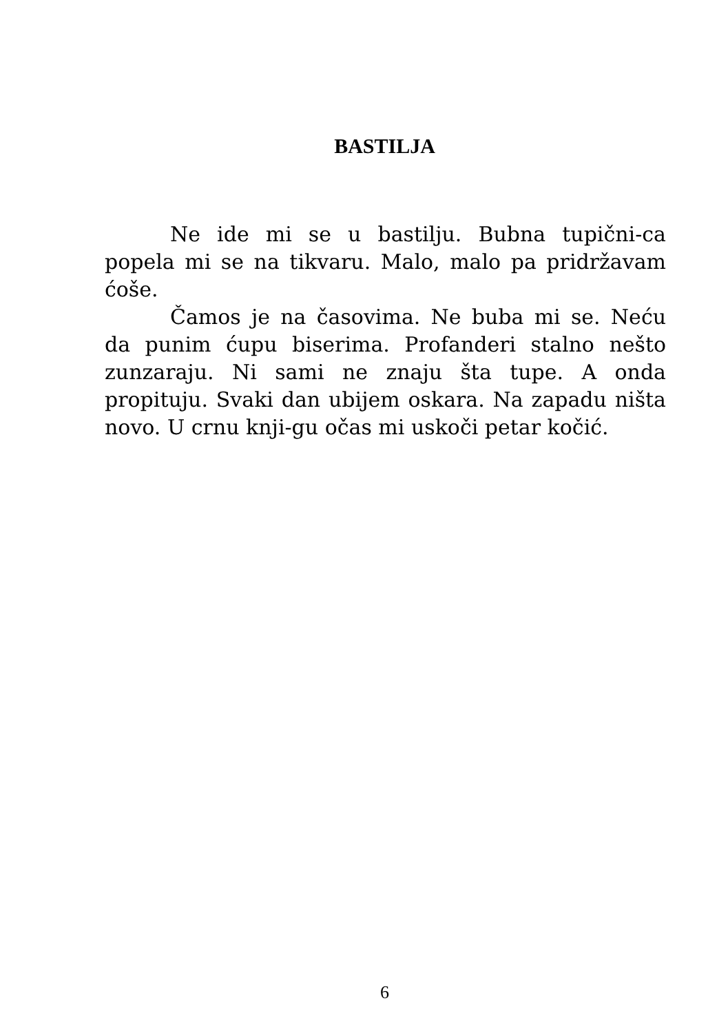BASTILJA
Ne ide mi se u bastilju. Bubna tupični-ca popela mi se na tikvaru. Malo, malo pa pridržavam ćoše.
Čamos je na časovima. Ne buba mi se. Neću da punim ćupu biserima. Profanderi stalno nešto zunzaraju. Ni sami ne znaju šta tupe. A onda propituju. Svaki dan ubijem oskara. Na zapadu ništa novo. U crnu knji-gu očas mi uskoči petar kočić.
6